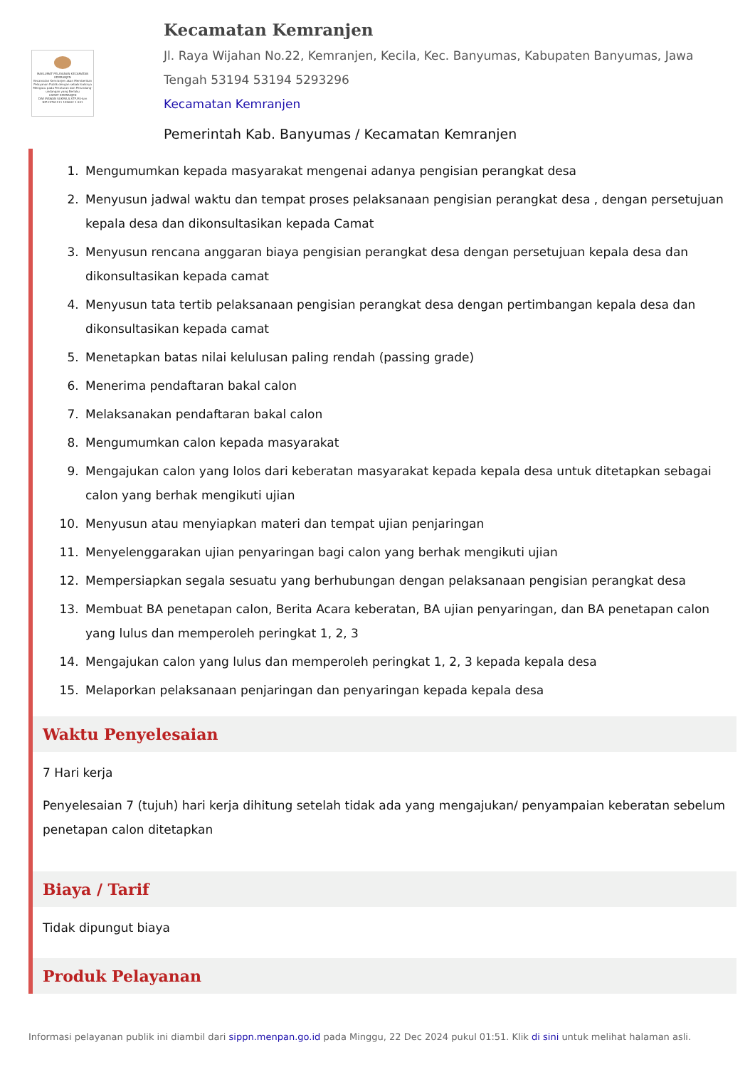MAKLUMAT PELAYANAN KECAMATAN KEMRANJEN
Kecamatan Kemranjen akan Memberikan Pelayanan Publik dengan sebaik-baiknya Mengacu pada Peraturan dan Perundang-undangan yang Berlaku
CAMAT KEMRANJEN
DWI IRAWAN SUKMA,S.STP,M.Hum
NIP.19761111 199602 1 001
Kecamatan Kemranjen
Jl. Raya Wijahan No.22, Kemranjen, Kecila, Kec. Banyumas, Kabupaten Banyumas, Jawa Tengah 53194 53194 5293296
Kecamatan Kemranjen
Pemerintah Kab. Banyumas / Kecamatan Kemranjen
1. Mengumumkan kepada masyarakat mengenai adanya pengisian perangkat desa
2. Menyusun jadwal waktu dan tempat proses pelaksanaan pengisian perangkat desa , dengan persetujuan kepala desa dan dikonsultasikan kepada Camat
3. Menyusun rencana anggaran biaya pengisian perangkat desa dengan persetujuan kepala desa dan dikonsultasikan kepada camat
4. Menyusun tata tertib pelaksanaan pengisian perangkat desa dengan pertimbangan kepala desa dan dikonsultasikan kepada camat
5. Menetapkan batas nilai kelulusan paling rendah (passing grade)
6. Menerima pendaftaran bakal calon
7. Melaksanakan pendaftaran bakal calon
8. Mengumumkan calon kepada masyarakat
9. Mengajukan calon yang lolos dari keberatan masyarakat kepada kepala desa untuk ditetapkan sebagai calon yang berhak mengikuti ujian
10. Menyusun atau menyiapkan materi dan tempat ujian penjaringan
11. Menyelenggarakan ujian penyaringan bagi calon yang berhak mengikuti ujian
12. Mempersiapkan segala sesuatu yang berhubungan dengan pelaksanaan pengisian perangkat desa
13. Membuat BA penetapan calon, Berita Acara keberatan, BA ujian penyaringan, dan BA penetapan calon yang lulus dan memperoleh peringkat 1, 2, 3
14. Mengajukan calon yang lulus dan memperoleh peringkat 1, 2, 3 kepada kepala desa
15. Melaporkan pelaksanaan penjaringan dan penyaringan kepada kepala desa
Waktu Penyelesaian
7 Hari kerja
Penyelesaian 7 (tujuh) hari kerja dihitung setelah tidak ada yang mengajukan/ penyampaian keberatan sebelum penetapan calon ditetapkan
Biaya / Tarif
Tidak dipungut biaya
Produk Pelayanan
Informasi pelayanan publik ini diambil dari sippn.menpan.go.id pada Minggu, 22 Dec 2024 pukul 01:51. Klik di sini untuk melihat halaman asli.